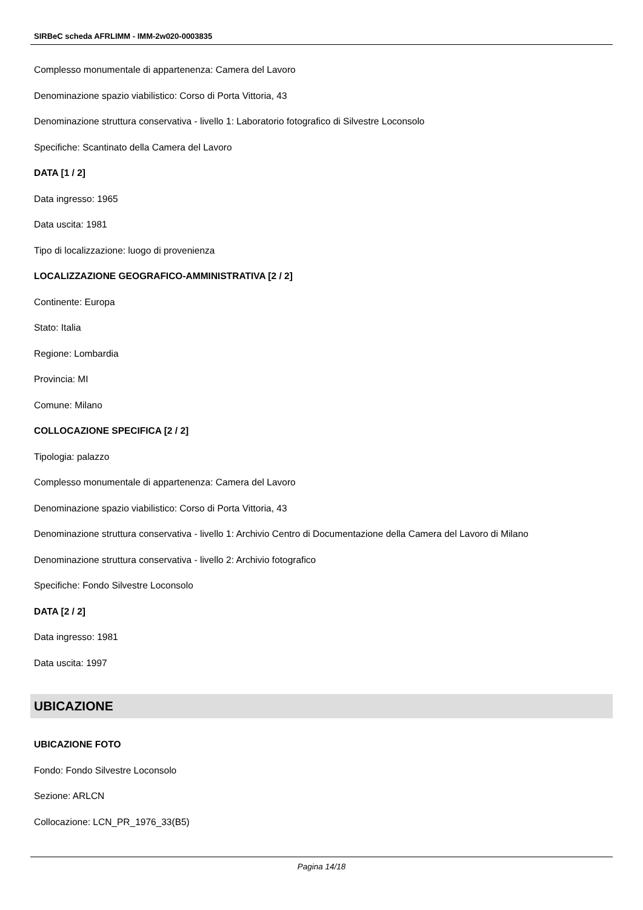SIRBeC scheda AFRLIMM - IMM-2w020-0003835
Complesso monumentale di appartenenza: Camera del Lavoro
Denominazione spazio viabilistico: Corso di Porta Vittoria, 43
Denominazione struttura conservativa - livello 1: Laboratorio fotografico di Silvestre Loconsolo
Specifiche: Scantinato della Camera del Lavoro
DATA [1 / 2]
Data ingresso: 1965
Data uscita: 1981
Tipo di localizzazione: luogo di provenienza
LOCALIZZAZIONE GEOGRAFICO-AMMINISTRATIVA [2 / 2]
Continente: Europa
Stato: Italia
Regione: Lombardia
Provincia: MI
Comune: Milano
COLLOCAZIONE SPECIFICA [2 / 2]
Tipologia: palazzo
Complesso monumentale di appartenenza: Camera del Lavoro
Denominazione spazio viabilistico: Corso di Porta Vittoria, 43
Denominazione struttura conservativa - livello 1: Archivio Centro di Documentazione della Camera del Lavoro di Milano
Denominazione struttura conservativa - livello 2: Archivio fotografico
Specifiche: Fondo Silvestre Loconsolo
DATA [2 / 2]
Data ingresso: 1981
Data uscita: 1997
UBICAZIONE
UBICAZIONE FOTO
Fondo: Fondo Silvestre Loconsolo
Sezione: ARLCN
Collocazione: LCN_PR_1976_33(B5)
Pagina 14/18